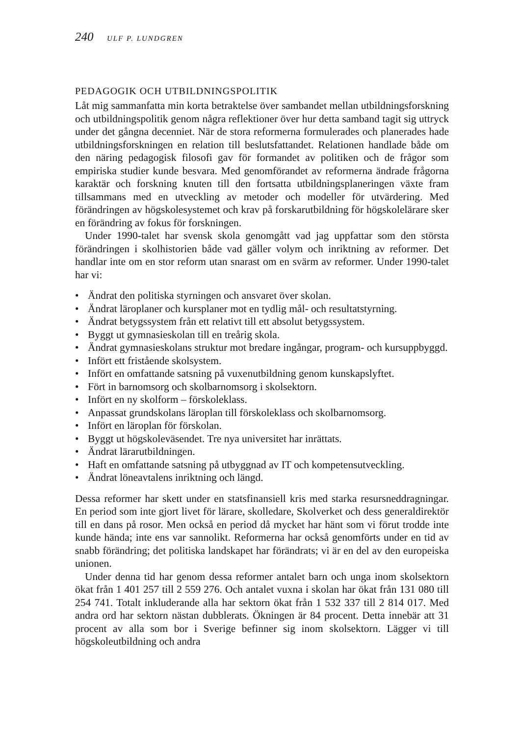240 ULF P. LUNDGREN
PEDAGOGIK OCH UTBILDNINGSPOLITIK
Låt mig sammanfatta min korta betraktelse över sambandet mellan utbild­ningsforskning och utbildningspolitik genom några reflektioner över hur detta samband tagit sig uttryck under det gångna decenniet. När de stora reformerna formulerades och planerades hade utbildningsforskningen en relation till beslutsfattandet. Relationen handlade både om den näring peda­gogisk filosofi gav för formandet av politiken och de frågor som empiriska studier kunde besvara. Med genomförandet av reformerna ändrade frågorna karaktär och forskning knuten till den fortsatta utbildningsplaneringen växte fram tillsammans med en utveckling av metoder och modeller för utvärdering. Med förändringen av högskolesystemet och krav på forskarutbildning för högskolelärare sker en förändring av fokus för forskningen.
Under 1990-talet har svensk skola genomgått vad jag uppfattar som den största förändringen i skolhistorien både vad gäller volym och inriktning av reformer. Det handlar inte om en stor reform utan snarast om en svärm av reformer. Under 1990-talet har vi:
• Ändrat den politiska styrningen och ansvaret över skolan.
• Ändrat läroplaner och kursplaner mot en tydlig mål- och resultatstyrning.
• Ändrat betygssystem från ett relativt till ett absolut betygssystem.
• Byggt ut gymnasieskolan till en treårig skola.
• Ändrat gymnasieskolans struktur mot bredare ingångar, program- och kursuppbyggd.
• Infört ett fristående skolsystem.
• Infört en omfattande satsning på vuxenutbildning genom kunskapslyftet.
• Fört in barnomsorg och skolbarnomsorg i skolsektorn.
• Infört en ny skolform – förskoleklass.
• Anpassat grundskolans läroplan till förskoleklass och skolbarnomsorg.
• Infört en läroplan för förskolan.
• Byggt ut högskoleväsendet. Tre nya universitet har inrättats.
• Ändrat lärarutbildningen.
• Haft en omfattande satsning på utbyggnad av IT och kompetensutveckling.
• Ändrat löneavtalens inriktning och längd.
Dessa reformer har skett under en statsfinansiell kris med starka resursned­dragningar. En period som inte gjort livet för lärare, skolledare, Skolverket och dess generaldirektör till en dans på rosor. Men också en period då mycket har hänt som vi förut trodde inte kunde hända; inte ens var sannolikt. Refor­merna har också genomförts under en tid av snabb förändring; det politiska landskapet har förändrats; vi är en del av den europeiska unionen.
Under denna tid har genom dessa reformer antalet barn och unga inom skolsektorn ökat från 1 401 257 till 2 559 276. Och antalet vuxna i skolan har ökat från 131 080 till 254 741. Totalt inkluderande alla har sektorn ökat från 1 532 337 till 2 814 017. Med andra ord har sektorn nästan dubblerats. Ökningen är 84 procent. Detta innebär att 31 procent av alla som bor i Sverige befinner sig inom skolsektorn. Lägger vi till högskoleutbildning och andra